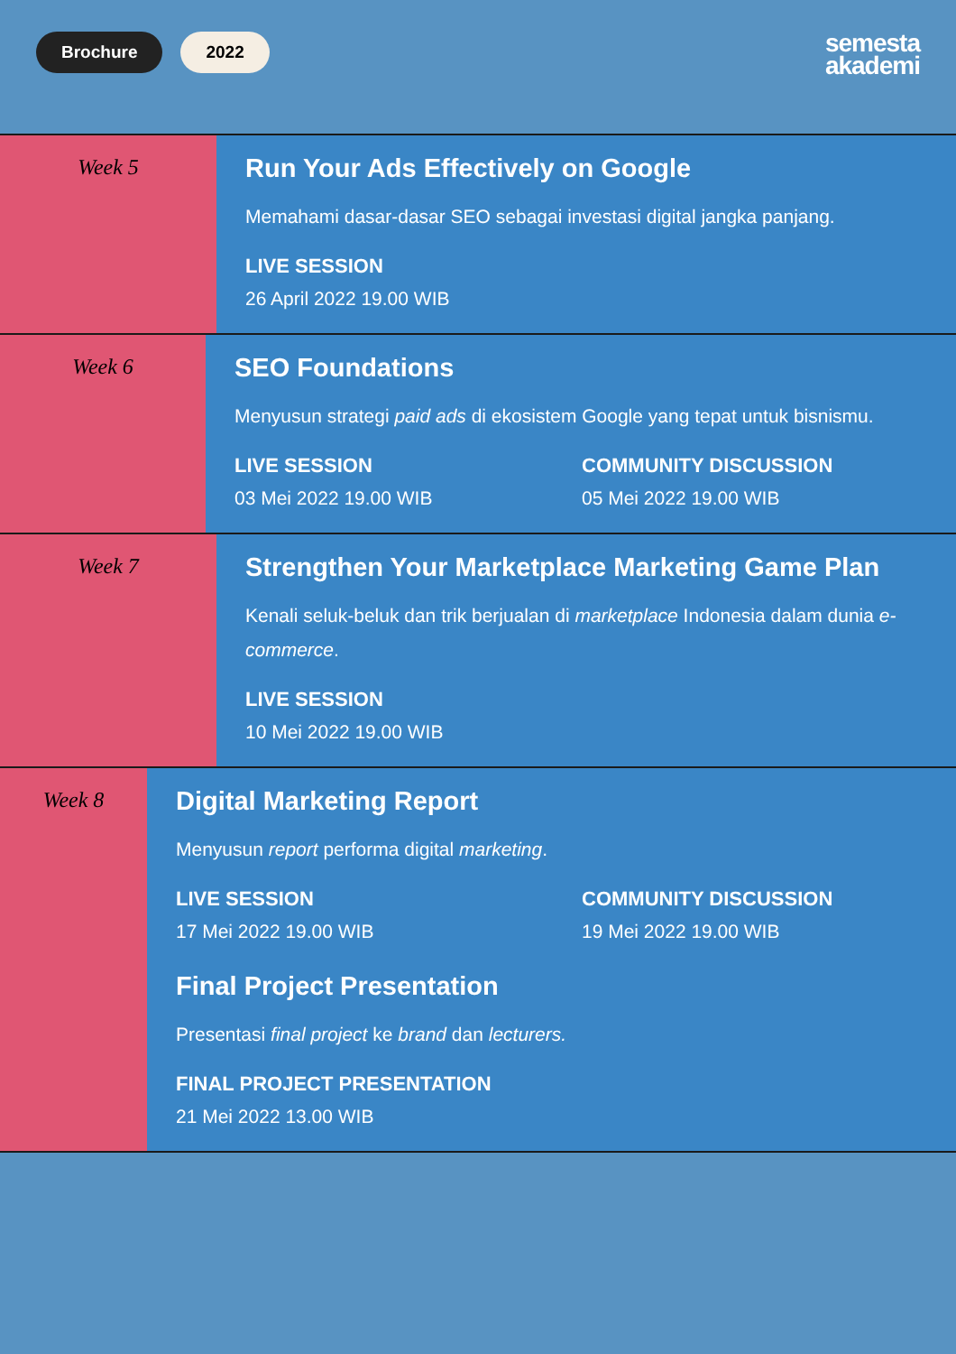Brochure 2022
semesta
akademi
Week 5
Run Your Ads Effectively on Google
Memahami dasar-dasar SEO sebagai investasi digital jangka panjang.
LIVE SESSION
26 April 2022 19.00 WIB
Week 6
SEO Foundations
Menyusun strategi paid ads di ekosistem Google yang tepat untuk bisnismu.
LIVE SESSION
03 Mei 2022 19.00 WIB
COMMUNITY DISCUSSION
05 Mei 2022 19.00 WIB
Week 7
Strengthen Your Marketplace Marketing Game Plan
Kenali seluk-beluk dan trik berjualan di marketplace Indonesia dalam dunia e-commerce.
LIVE SESSION
10 Mei 2022 19.00 WIB
Week 8
Digital Marketing Report
Menyusun report performa digital marketing.
LIVE SESSION
17 Mei 2022 19.00 WIB
COMMUNITY DISCUSSION
19 Mei 2022 19.00 WIB
Final Project Presentation
Presentasi final project ke brand dan lecturers.
FINAL PROJECT PRESENTATION
21 Mei 2022 13.00 WIB